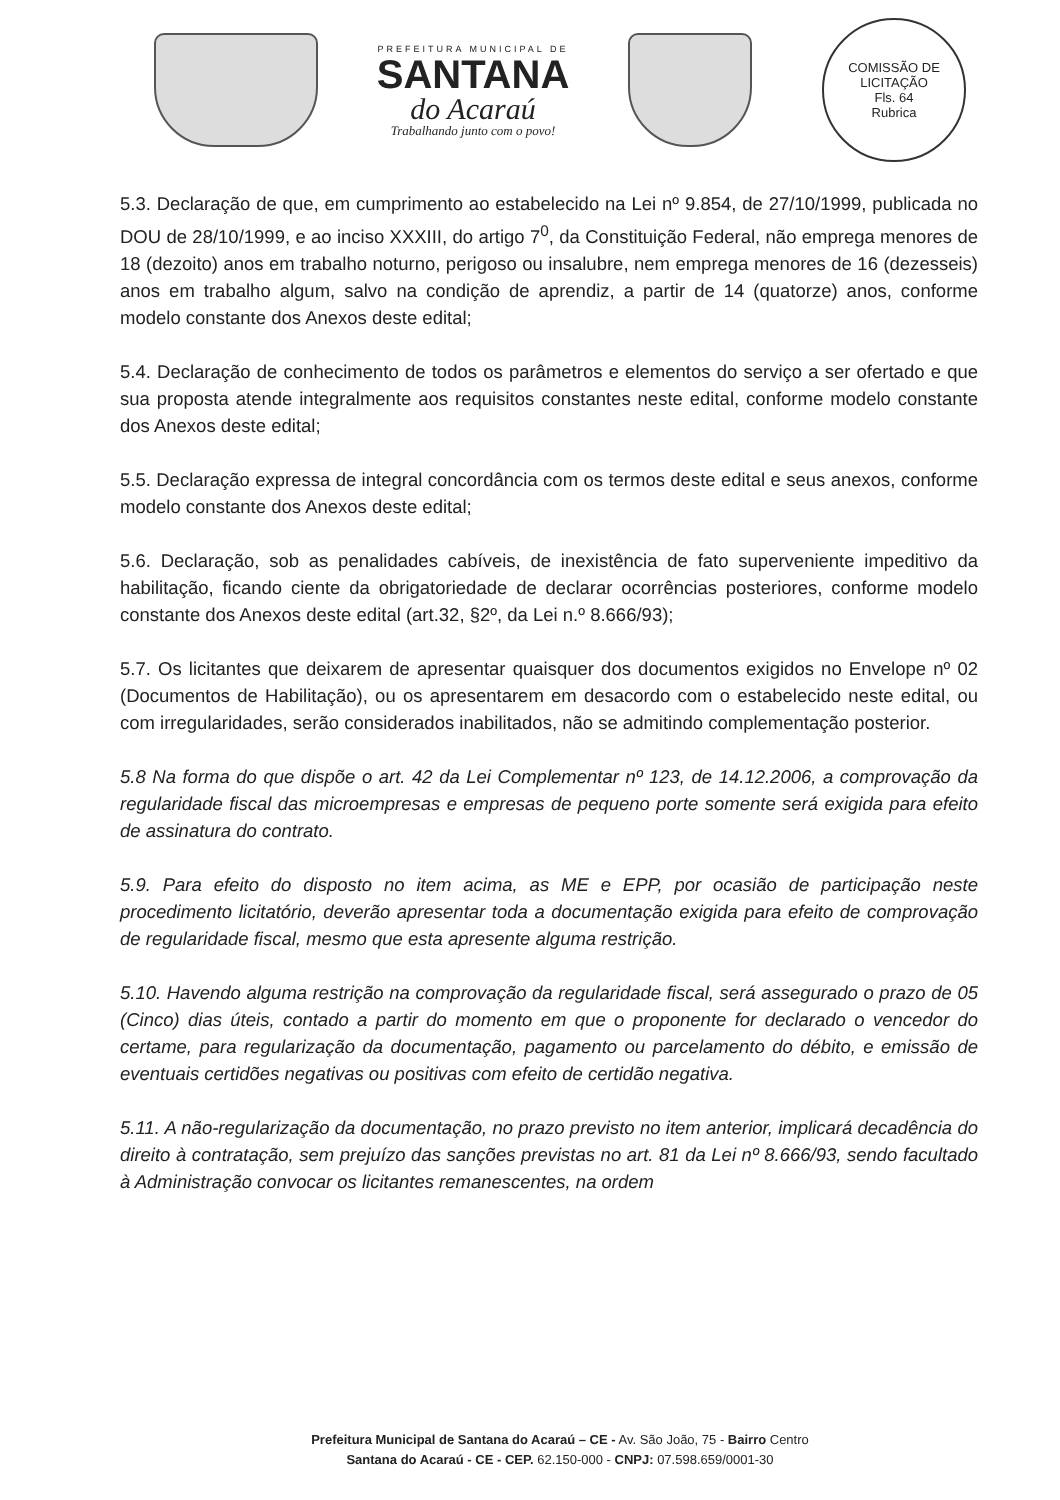PREFEITURA MUNICIPAL DE
SANTANA
do Acaraú
Trabalhando junto com o povo!
COMISSÃO DE LICITAÇÃO
Fls. 64
Rubrica
5.3. Declaração de que, em cumprimento ao estabelecido na Lei nº 9.854, de 27/10/1999, publicada no DOU de 28/10/1999, e ao inciso XXXIII, do artigo 7<sup>0</sup>, da Constituição Federal, não emprega menores de 18 (dezoito) anos em trabalho noturno, perigoso ou insalubre, nem emprega menores de 16 (dezesseis) anos em trabalho algum, salvo na condição de aprendiz, a partir de 14 (quatorze) anos, conforme modelo constante dos Anexos deste edital;
5.4. Declaração de conhecimento de todos os parâmetros e elementos do serviço a ser ofertado e que sua proposta atende integralmente aos requisitos constantes neste edital, conforme modelo constante dos Anexos deste edital;
5.5. Declaração expressa de integral concordância com os termos deste edital e seus anexos, conforme modelo constante dos Anexos deste edital;
5.6. Declaração, sob as penalidades cabíveis, de inexistência de fato superveniente impeditivo da habilitação, ficando ciente da obrigatoriedade de declarar ocorrências posteriores, conforme modelo constante dos Anexos deste edital (art.32, §2º, da Lei n.º 8.666/93);
5.7. Os licitantes que deixarem de apresentar quaisquer dos documentos exigidos no Envelope nº 02 (Documentos de Habilitação), ou os apresentarem em desacordo com o estabelecido neste edital, ou com irregularidades, serão considerados inabilitados, não se admitindo complementação posterior.
5.8 Na forma do que dispõe o art. 42 da Lei Complementar nº 123, de 14.12.2006, a comprovação da regularidade fiscal das microempresas e empresas de pequeno porte somente será exigida para efeito de assinatura do contrato.
5.9. Para efeito do disposto no item acima, as ME e EPP, por ocasião de participação neste procedimento licitatório, deverão apresentar toda a documentação exigida para efeito de comprovação de regularidade fiscal, mesmo que esta apresente alguma restrição.
5.10. Havendo alguma restrição na comprovação da regularidade fiscal, será assegurado o prazo de 05 (Cinco) dias úteis, contado a partir do momento em que o proponente for declarado o vencedor do certame, para regularização da documentação, pagamento ou parcelamento do débito, e emissão de eventuais certidões negativas ou positivas com efeito de certidão negativa.
5.11. A não-regularização da documentação, no prazo previsto no item anterior, implicará decadência do direito à contratação, sem prejuízo das sanções previstas no art. 81 da Lei nº 8.666/93, sendo facultado à Administração convocar os licitantes remanescentes, na ordem
Prefeitura Municipal de Santana do Acaraú – CE - Av. São João, 75 - Bairro Centro
Santana do Acaraú - CE - CEP. 62.150-000 - CNPJ: 07.598.659/0001-30